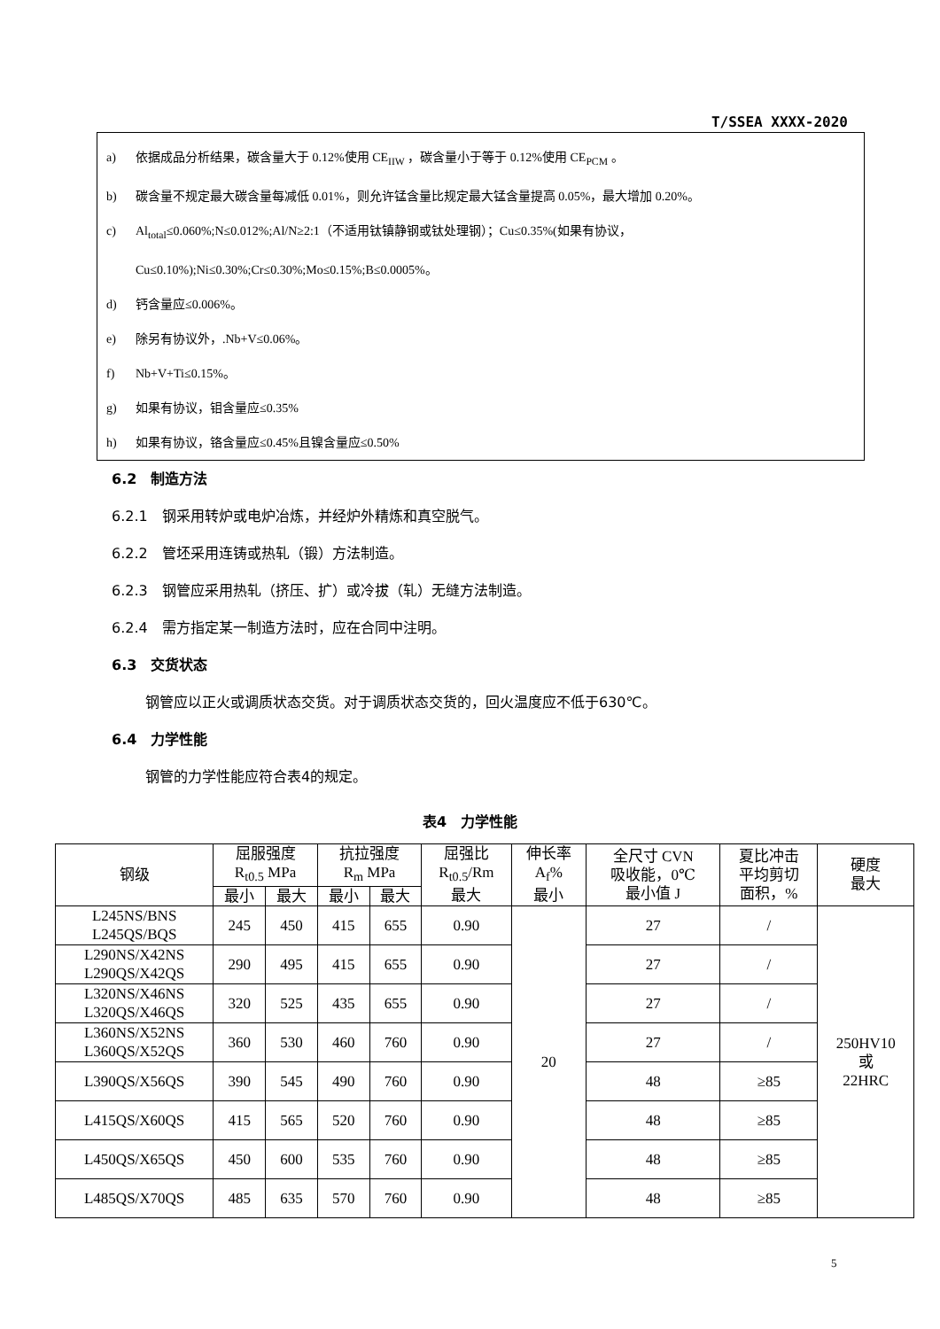T/SSEA XXXX-2020
a) 依据成品分析结果，碳含量大于 0.12%使用 CE<sub>IIW</sub> ，碳含量小于等于 0.12%使用 CE<sub>PCM</sub> 。
b) 碳含量不规定最大碳含量每减低 0.01%，则允许锰含量比规定最大锰含量提高 0.05%，最大增加 0.20%。
c) Al<sub>total</sub>≤0.060%;N≤0.012%;Al/N≥2:1（不适用钛镇静钢或钛处理钢）；Cu≤0.35%(如果有协议，
Cu≤0.10%);Ni≤0.30%;Cr≤0.30%;Mo≤0.15%;B≤0.0005%。
d) 钙含量应≤0.006%。
e) 除另有协议外，.Nb+V≤0.06%。
f) Nb+V+Ti≤0.15%。
g) 如果有协议，钼含量应≤0.35%
h) 如果有协议，铬含量应≤0.45%且镍含量应≤0.50%
6.2　制造方法
6.2.1　钢采用转炉或电炉冶炼，并经炉外精炼和真空脱气。
6.2.2　管坯采用连铸或热轧（锻）方法制造。
6.2.3　钢管应采用热轧（挤压、扩）或冷拔（轧）无缝方法制造。
6.2.4　需方指定某一制造方法时，应在合同中注明。
6.3　交货状态
钢管应以正火或调质状态交货。对于调质状态交货的，回火温度应不低于630℃。
6.4　力学性能
钢管的力学性能应符合表4的规定。
表4　力学性能
| 钢级 | 屈服强度 R<sub>t0.5</sub> MPa | | 抗拉强度 R<sub>m</sub> MPa | | 屈强比 R<sub>t0.5</sub>/Rm 最大 | 伸长率 A<sub>f</sub>% 最小 | 全尺寸 CVN 吸收能，0℃ 最小值 J | 夏比冲击 平均剪切 面积，% | 硬度 最大 |
| --- | --- | --- | --- | --- | --- | --- | --- | --- | --- |
| | 最小 | 最大 | 最小 | 最大 | | | | | |
| L245NS/BNS L245QS/BQS | 245 | 450 | 415 | 655 | 0.90 | 20 | 27 | / | 250HV10 或 22HRC |
| L290NS/X42NS L290QS/X42QS | 290 | 495 | 415 | 655 | 0.90 | | 27 | / | |
| L320NS/X46NS L320QS/X46QS | 320 | 525 | 435 | 655 | 0.90 | | 27 | / | |
| L360NS/X52NS L360QS/X52QS | 360 | 530 | 460 | 760 | 0.90 | | 27 | / | |
| L390QS/X56QS | 390 | 545 | 490 | 760 | 0.90 | | 48 | ≥85 | |
| L415QS/X60QS | 415 | 565 | 520 | 760 | 0.90 | | 48 | ≥85 | |
| L450QS/X65QS | 450 | 600 | 535 | 760 | 0.90 | | 48 | ≥85 | |
| L485QS/X70QS | 485 | 635 | 570 | 760 | 0.90 | | 48 | ≥85 | |
5